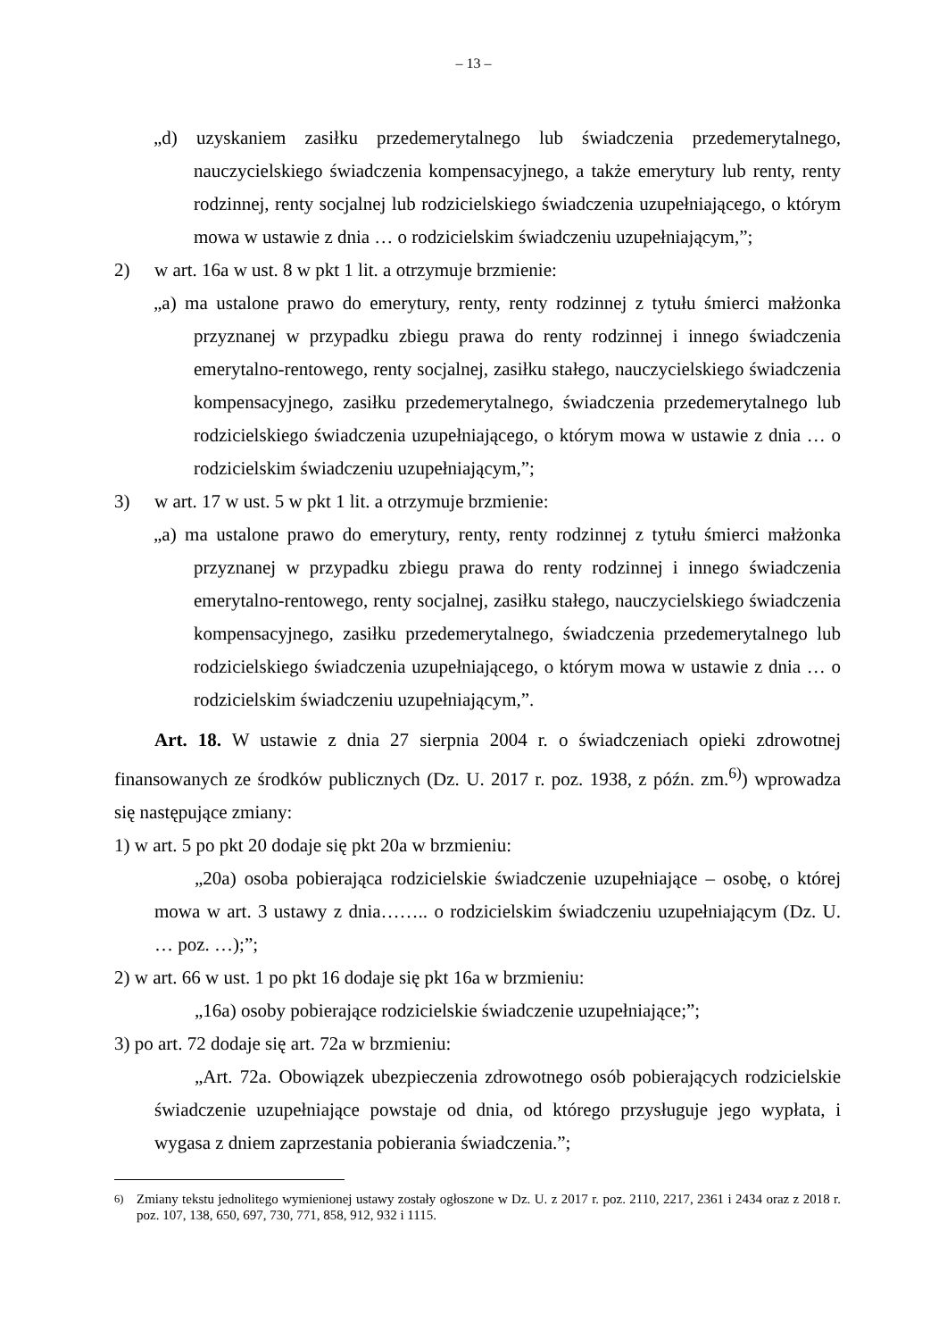– 13 –
„d) uzyskaniem zasiłku przedemerytalnego lub świadczenia przedemerytalnego, nauczycielskiego świadczenia kompensacyjnego, a także emerytury lub renty, renty rodzinnej, renty socjalnej lub rodzicielskiego świadczenia uzupełniającego, o którym mowa w ustawie z dnia … o rodzicielskim świadczeniu uzupełniającym,”;
2) w art. 16a w ust. 8 w pkt 1 lit. a otrzymuje brzmienie:
„a) ma ustalone prawo do emerytury, renty, renty rodzinnej z tytułu śmierci małżonka przyznanej w przypadku zbiegu prawa do renty rodzinnej i innego świadczenia emerytalno-rentowego, renty socjalnej, zasiłku stałego, nauczycielskiego świadczenia kompensacyjnego, zasiłku przedemerytalnego, świadczenia przedemerytalnego lub rodzicielskiego świadczenia uzupełniającego, o którym mowa w ustawie z dnia … o rodzicielskim świadczeniu uzupełniającym,”;
3) w art. 17 w ust. 5 w pkt 1 lit. a otrzymuje brzmienie:
„a) ma ustalone prawo do emerytury, renty, renty rodzinnej z tytułu śmierci małżonka przyznanej w przypadku zbiegu prawa do renty rodzinnej i innego świadczenia emerytalno-rentowego, renty socjalnej, zasiłku stałego, nauczycielskiego świadczenia kompensacyjnego, zasiłku przedemerytalnego, świadczenia przedemerytalnego lub rodzicielskiego świadczenia uzupełniającego, o którym mowa w ustawie z dnia … o rodzicielskim świadczeniu uzupełniającym,”.
Art. 18. W ustawie z dnia 27 sierpnia 2004 r. o świadczeniach opieki zdrowotnej finansowanych ze środków publicznych (Dz. U. 2017 r. poz. 1938, z późn. zm.<sup>6)</sup>) wprowadza się następujące zmiany:
1) w art. 5 po pkt 20 dodaje się pkt 20a w brzmieniu:
„20a) osoba pobierająca rodzicielskie świadczenie uzupełniające – osobę, o której mowa w art. 3 ustawy z dnia…….. o rodzicielskim świadczeniu uzupełniającym (Dz. U. … poz. …);”;
2) w art. 66 w ust. 1 po pkt 16 dodaje się pkt 16a w brzmieniu:
„16a) osoby pobierające rodzicielskie świadczenie uzupełniające;”;
3) po art. 72 dodaje się art. 72a w brzmieniu:
„Art. 72a. Obowiązek ubezpieczenia zdrowotnego osób pobierających rodzicielskie świadczenie uzupełniające powstaje od dnia, od którego przysługuje jego wypłata, i wygasa z dniem zaprzestania pobierania świadczenia.”;
<sup>6)</sup> Zmiany tekstu jednolitego wymienionej ustawy zostały ogłoszone w Dz. U. z 2017 r. poz. 2110, 2217, 2361 i 2434 oraz z 2018 r. poz. 107, 138, 650, 697, 730, 771, 858, 912, 932 i 1115.